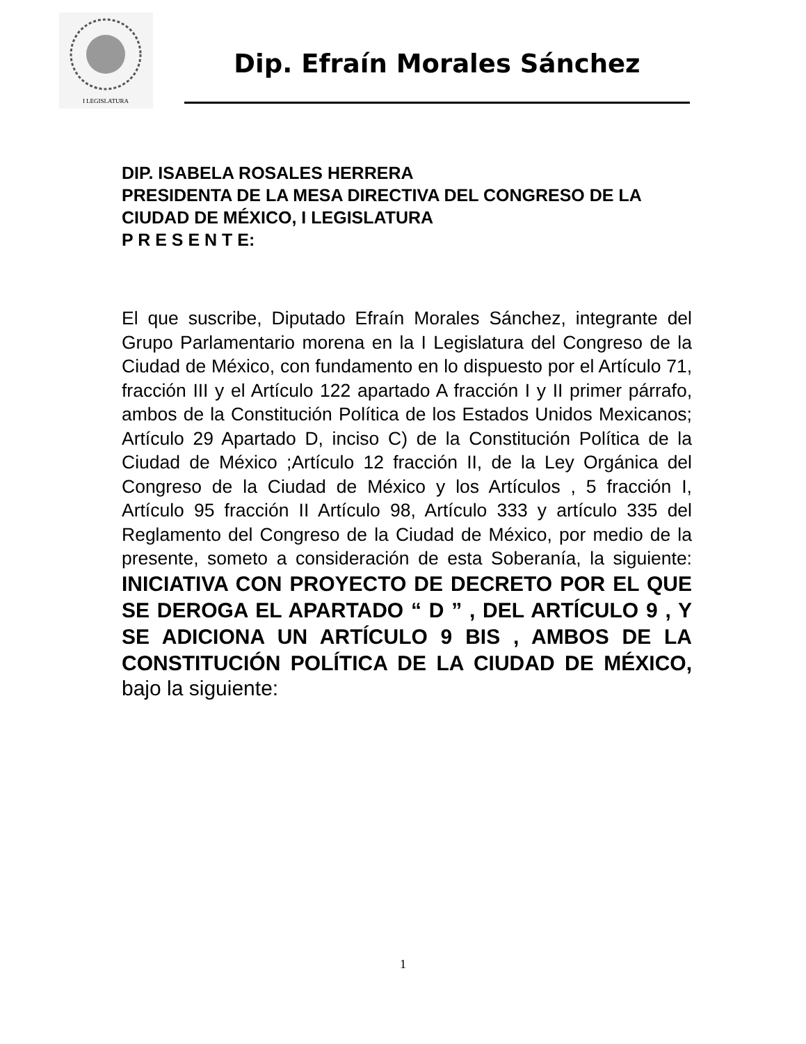I LEGISLATURA
Dip. Efraín Morales Sánchez
DIP. ISABELA ROSALES HERRERA
PRESIDENTA DE LA MESA DIRECTIVA DEL CONGRESO DE LA CIUDAD DE MÉXICO, I LEGISLATURA
P R E S E N T E:
El que suscribe, Diputado Efraín Morales Sánchez, integrante del Grupo Parlamentario morena en la I Legislatura del Congreso de la Ciudad de México, con fundamento en lo dispuesto por el Artículo 71, fracción III y el Artículo 122 apartado A fracción I y II primer párrafo, ambos de la Constitución Política de los Estados Unidos Mexicanos; Artículo 29 Apartado D, inciso C) de la Constitución Política de la Ciudad de México ;Artículo 12 fracción II, de la Ley Orgánica del Congreso de la Ciudad de México y los Artículos , 5 fracción I, Artículo 95 fracción II Artículo 98, Artículo 333 y artículo 335 del Reglamento del Congreso de la Ciudad de México, por medio de la presente, someto a consideración de esta Soberanía, la siguiente: INICIATIVA CON PROYECTO DE DECRETO POR EL QUE SE DEROGA EL APARTADO “ D ” , DEL ARTÍCULO 9 , Y SE ADICIONA UN ARTÍCULO 9 BIS , AMBOS DE LA CONSTITUCIÓN POLÍTICA DE LA CIUDAD DE MÉXICO, bajo la siguiente:
1